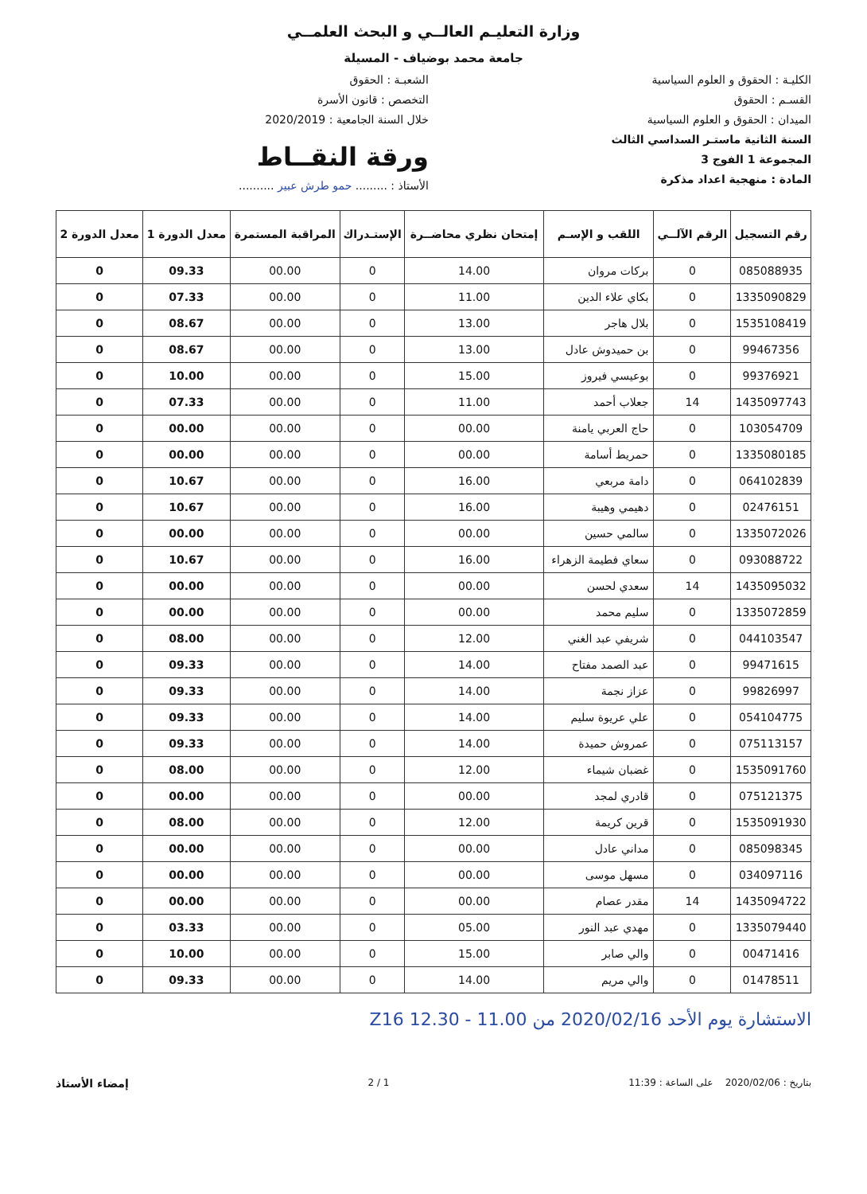وزارة التعليـم العالــي و البحث العلمــي
جامعة محمد بوضياف - المسيلة
الكليـة : الحقوق و العلوم السياسية
القسـم : الحقوق
الميدان : الحقوق و العلوم السياسية
السنة الثانية ماستـر السداسي الثالث
المجموعة 1 الفوج 3
المادة : منهجية اعداد مذكرة
الشعبـة : الحقوق
التخصص : قانون الأسرة
خلال السنة الجامعية : 2020/2019
ورقة النقــاط
الأستاذ : ......... حمو طرش عبير ..........
| رقم التسجيل | الرقم الآلــي | اللقب و الإسـم | إمتحان نظري محاضــرة | الإستـدراك | المراقبة المستمرة | معدل الدورة 1 | معدل الدورة 2 |
| --- | --- | --- | --- | --- | --- | --- | --- |
| 085088935 | 0 | بركات مروان | 14.00 | 0 | 00.00 | 09.33 | 0 |
| 1335090829 | 0 | بكاي علاء الدين | 11.00 | 0 | 00.00 | 07.33 | 0 |
| 1535108419 | 0 | بلال هاجر | 13.00 | 0 | 00.00 | 08.67 | 0 |
| 99467356 | 0 | بن حميدوش عادل | 13.00 | 0 | 00.00 | 08.67 | 0 |
| 99376921 | 0 | بوعيسي فيروز | 15.00 | 0 | 00.00 | 10.00 | 0 |
| 1435097743 | 14 | جعلاب أحمد | 11.00 | 0 | 00.00 | 07.33 | 0 |
| 103054709 | 0 | حاج العربي يامنة | 00.00 | 0 | 00.00 | 00.00 | 0 |
| 1335080185 | 0 | حمريط أسامة | 00.00 | 0 | 00.00 | 00.00 | 0 |
| 064102839 | 0 | دامة مربعي | 16.00 | 0 | 00.00 | 10.67 | 0 |
| 02476151 | 0 | دهيمي وهيبة | 16.00 | 0 | 00.00 | 10.67 | 0 |
| 1335072026 | 0 | سالمي حسين | 00.00 | 0 | 00.00 | 00.00 | 0 |
| 093088722 | 0 | سعاي فطيمة الزهراء | 16.00 | 0 | 00.00 | 10.67 | 0 |
| 1435095032 | 14 | سعدي لحسن | 00.00 | 0 | 00.00 | 00.00 | 0 |
| 1335072859 | 0 | سليم محمد | 00.00 | 0 | 00.00 | 00.00 | 0 |
| 044103547 | 0 | شريفي عبد الغني | 12.00 | 0 | 00.00 | 08.00 | 0 |
| 99471615 | 0 | عبد الصمد مفتاح | 14.00 | 0 | 00.00 | 09.33 | 0 |
| 99826997 | 0 | عزاز نجمة | 14.00 | 0 | 00.00 | 09.33 | 0 |
| 054104775 | 0 | علي عريوة سليم | 14.00 | 0 | 00.00 | 09.33 | 0 |
| 075113157 | 0 | عمروش حميدة | 14.00 | 0 | 00.00 | 09.33 | 0 |
| 1535091760 | 0 | غضبان شيماء | 12.00 | 0 | 00.00 | 08.00 | 0 |
| 075121375 | 0 | قادري لمجد | 00.00 | 0 | 00.00 | 00.00 | 0 |
| 1535091930 | 0 | قرين كريمة | 12.00 | 0 | 00.00 | 08.00 | 0 |
| 085098345 | 0 | مداني عادل | 00.00 | 0 | 00.00 | 00.00 | 0 |
| 034097116 | 0 | مسهل موسى | 00.00 | 0 | 00.00 | 00.00 | 0 |
| 1435094722 | 14 | مقدر عصام | 00.00 | 0 | 00.00 | 00.00 | 0 |
| 1335079440 | 0 | مهدي عبد النور | 05.00 | 0 | 00.00 | 03.33 | 0 |
| 00471416 | 0 | والي صابر | 15.00 | 0 | 00.00 | 10.00 | 0 |
| 01478511 | 0 | والي مريم | 14.00 | 0 | 00.00 | 09.33 | 0 |
الاستشارة يوم الأحد 2020/02/16 من 11.00 - 12.30 Z16
بتاريخ : 2020/02/06 على الساعة : 11:39 1 / 2 إمضاء الأستاذ